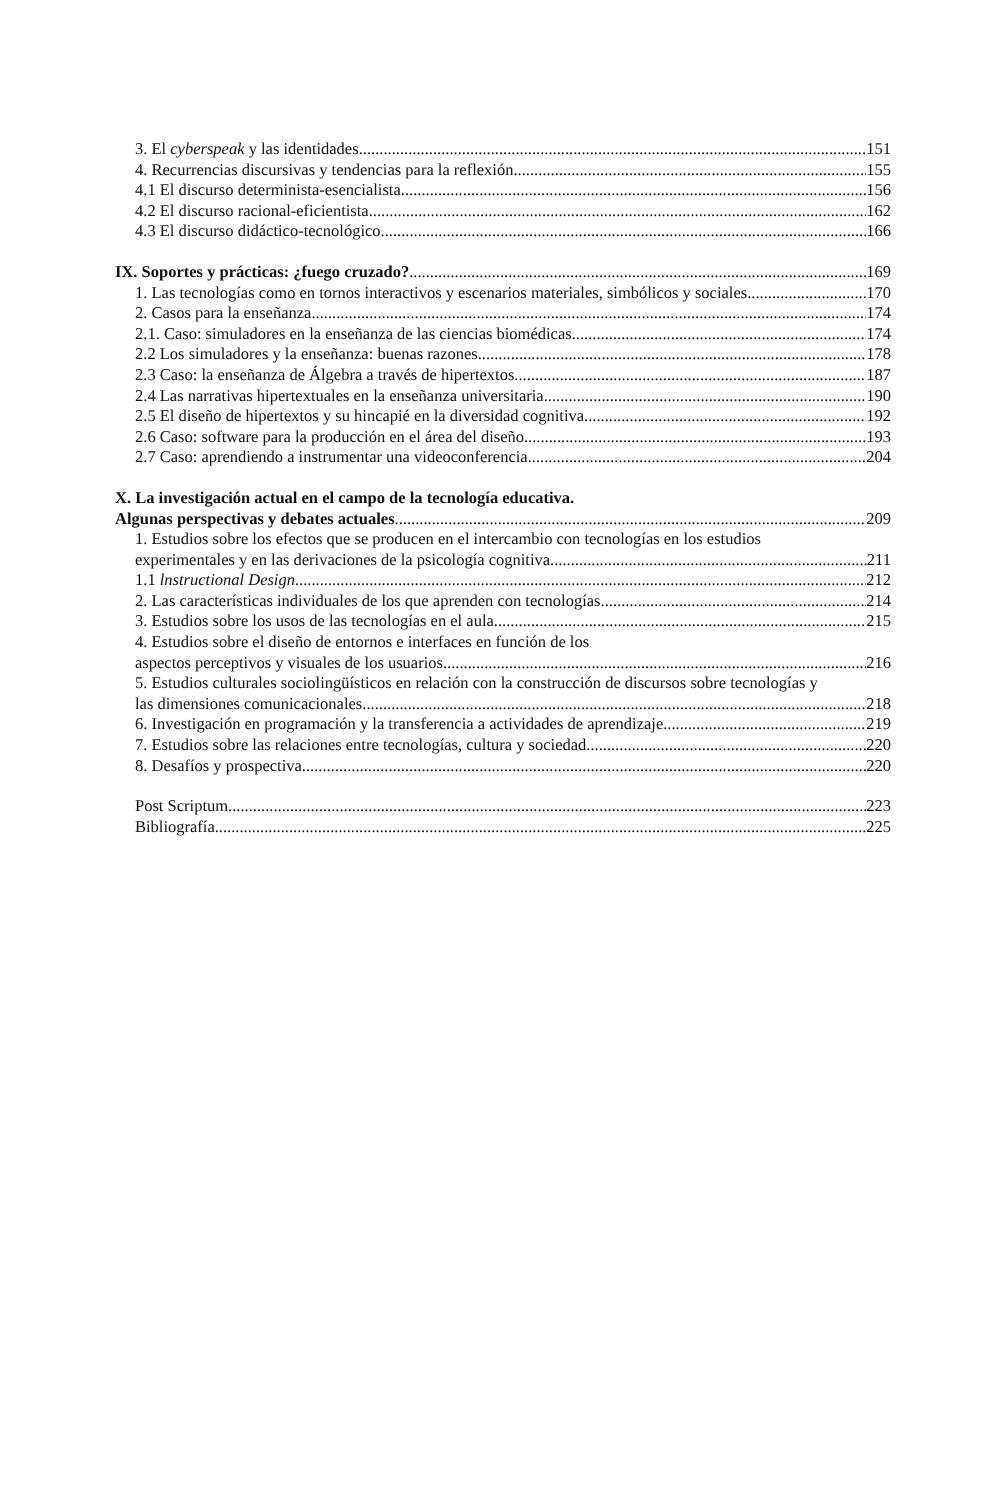3. El cyberspeak y las identidades 151
4. Recurrencias discursivas y tendencias para la reflexión 155
4.1 El discurso determinista-esencialista 156
4.2 El discurso racional-eficientista 162
4.3 El discurso didáctico-tecnológico 166
IX. Soportes y prácticas: ¿fuego cruzado? 169
1. Las tecnologías como en tornos interactivos y escenarios materiales, simbólicos y sociales 170
2. Casos para la enseñanza 174
2.1. Caso: simuladores en la enseñanza de las ciencias biomédicas 174
2.2 Los simuladores y la enseñanza: buenas razones 178
2.3 Caso: la enseñanza de Álgebra a través de hipertextos 187
2.4 Las narrativas hipertextuales en la enseñanza universitaria 190
2.5 El diseño de hipertextos y su hincapié en la diversidad cognitiva 192
2.6 Caso: software para la producción en el área del diseño 193
2.7 Caso: aprendiendo a instrumentar una videoconferencia 204
X. La investigación actual en el campo de la tecnología educativa.
Algunas perspectivas y debates actuales 209
1. Estudios sobre los efectos que se producen en el intercambio con tecnologías en los estudios
experimentales y en las derivaciones de la psicología cognitiva 211
1.1 lnstructional Design 212
2. Las características individuales de los que aprenden con tecnologías 214
3. Estudios sobre los usos de las tecnologías en el aula 215
4. Estudios sobre el diseño de entornos e interfaces en función de los
aspectos perceptivos y visuales de los usuarios 216
5. Estudios culturales sociolingüísticos en relación con la construcción de discursos sobre tecnologías y
las dimensiones comunicacionales 218
6. Investigación en programación y la transferencia a actividades de aprendizaje 219
7. Estudios sobre las relaciones entre tecnologías, cultura y sociedad 220
8. Desafíos y prospectiva 220
Post Scriptum 223
Bibliografía 225